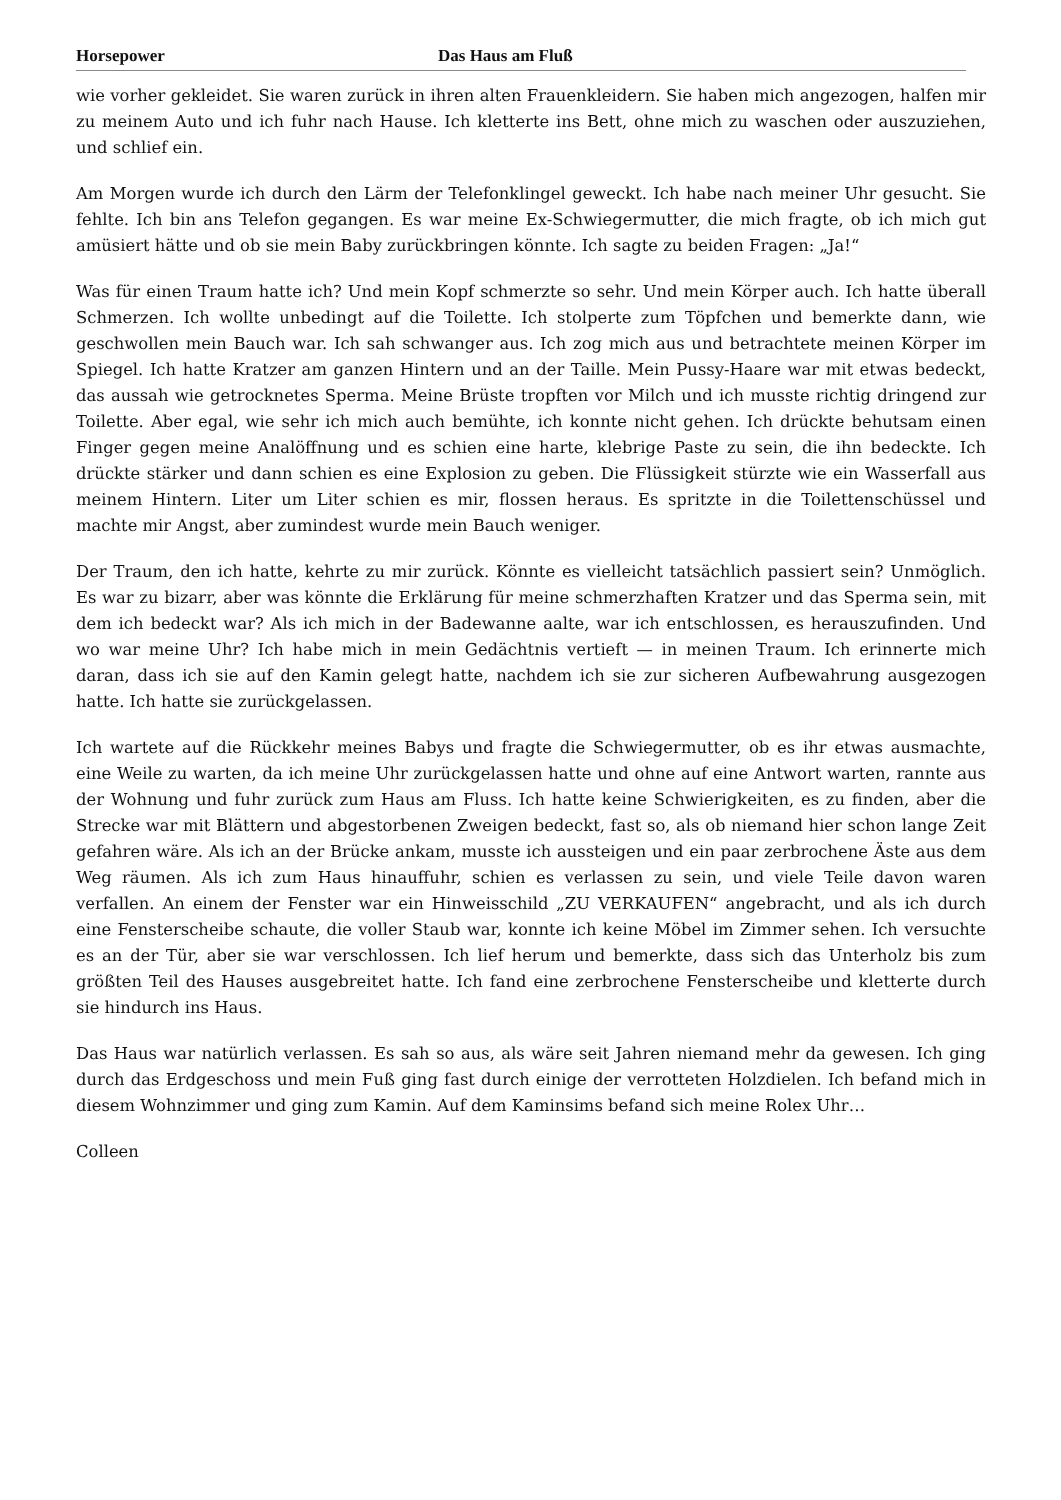Horsepower Das Haus am Fluß
wie vorher gekleidet. Sie waren zurück in ihren alten Frauenkleidern. Sie haben mich angezogen, halfen mir zu meinem Auto und ich fuhr nach Hause. Ich kletterte ins Bett, ohne mich zu waschen oder auszuziehen, und schlief ein.
Am Morgen wurde ich durch den Lärm der Telefonklingel geweckt. Ich habe nach meiner Uhr gesucht. Sie fehlte. Ich bin ans Telefon gegangen. Es war meine Ex-Schwiegermutter, die mich fragte, ob ich mich gut amüsiert hätte und ob sie mein Baby zurückbringen könnte. Ich sagte zu beiden Fragen: „Ja!“
Was für einen Traum hatte ich? Und mein Kopf schmerzte so sehr. Und mein Körper auch. Ich hatte überall Schmerzen. Ich wollte unbedingt auf die Toilette. Ich stolperte zum Töpfchen und bemerkte dann, wie geschwollen mein Bauch war. Ich sah schwanger aus. Ich zog mich aus und betrachtete meinen Körper im Spiegel. Ich hatte Kratzer am ganzen Hintern und an der Taille. Mein Pussy-Haare war mit etwas bedeckt, das aussah wie getrocknetes Sperma. Meine Brüste tropften vor Milch und ich musste richtig dringend zur Toilette. Aber egal, wie sehr ich mich auch bemühte, ich konnte nicht gehen. Ich drückte behutsam einen Finger gegen meine Analöffnung und es schien eine harte, klebrige Paste zu sein, die ihn bedeckte. Ich drückte stärker und dann schien es eine Explosion zu geben. Die Flüssigkeit stürzte wie ein Wasserfall aus meinem Hintern. Liter um Liter schien es mir, flossen heraus. Es spritzte in die Toilettenschüssel und machte mir Angst, aber zumindest wurde mein Bauch weniger.
Der Traum, den ich hatte, kehrte zu mir zurück. Könnte es vielleicht tatsächlich passiert sein? Unmöglich. Es war zu bizarr, aber was könnte die Erklärung für meine schmerzhaften Kratzer und das Sperma sein, mit dem ich bedeckt war? Als ich mich in der Badewanne aalte, war ich entschlossen, es herauszufinden. Und wo war meine Uhr? Ich habe mich in mein Gedächtnis vertieft — in meinen Traum. Ich erinnerte mich daran, dass ich sie auf den Kamin gelegt hatte, nachdem ich sie zur sicheren Aufbewahrung ausgezogen hatte. Ich hatte sie zurückgelassen.
Ich wartete auf die Rückkehr meines Babys und fragte die Schwiegermutter, ob es ihr etwas ausmachte, eine Weile zu warten, da ich meine Uhr zurückgelassen hatte und ohne auf eine Antwort warten, rannte aus der Wohnung und fuhr zurück zum Haus am Fluss. Ich hatte keine Schwierigkeiten, es zu finden, aber die Strecke war mit Blättern und abgestorbenen Zweigen bedeckt, fast so, als ob niemand hier schon lange Zeit gefahren wäre. Als ich an der Brücke ankam, musste ich aussteigen und ein paar zerbrochene Äste aus dem Weg räumen. Als ich zum Haus hinauffuhr, schien es verlassen zu sein, und viele Teile davon waren verfallen. An einem der Fenster war ein Hinweisschild „ZU VERKAUFEN“ angebracht, und als ich durch eine Fensterscheibe schaute, die voller Staub war, konnte ich keine Möbel im Zimmer sehen. Ich versuchte es an der Tür, aber sie war verschlossen. Ich lief herum und bemerkte, dass sich das Unterholz bis zum größten Teil des Hauses ausgebreitet hatte. Ich fand eine zerbrochene Fensterscheibe und kletterte durch sie hindurch ins Haus.
Das Haus war natürlich verlassen. Es sah so aus, als wäre seit Jahren niemand mehr da gewesen. Ich ging durch das Erdgeschoss und mein Fuß ging fast durch einige der verrotteten Holzdielen. Ich befand mich in diesem Wohnzimmer und ging zum Kamin. Auf dem Kaminsims befand sich meine Rolex Uhr…
Colleen